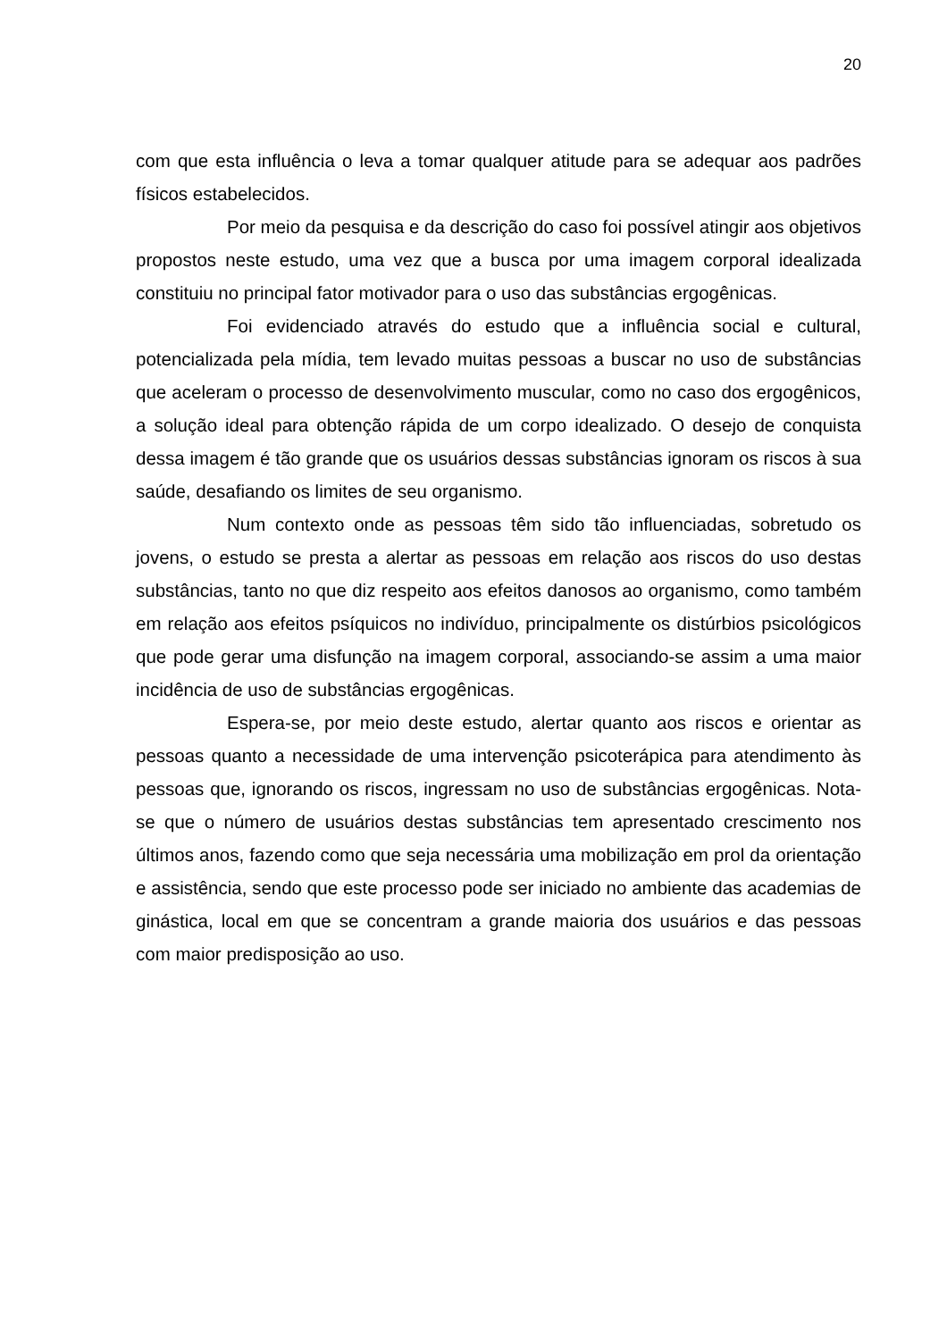20
com que esta influência o leva a tomar qualquer atitude para se adequar aos padrões físicos estabelecidos.
Por meio da pesquisa e da descrição do caso foi possível atingir aos objetivos propostos neste estudo, uma vez que a busca por uma imagem corporal idealizada constituiu no principal fator motivador para o uso das substâncias ergogênicas.
Foi evidenciado através do estudo que a influência social e cultural, potencializada pela mídia, tem levado muitas pessoas a buscar no uso de substâncias que aceleram o processo de desenvolvimento muscular, como no caso dos ergogênicos, a solução ideal para obtenção rápida de um corpo idealizado. O desejo de conquista dessa imagem é tão grande que os usuários dessas substâncias ignoram os riscos à sua saúde, desafiando os limites de seu organismo.
Num contexto onde as pessoas têm sido tão influenciadas, sobretudo os jovens, o estudo se presta a alertar as pessoas em relação aos riscos do uso destas substâncias, tanto no que diz respeito aos efeitos danosos ao organismo, como também em relação aos efeitos psíquicos no indivíduo, principalmente os distúrbios psicológicos que pode gerar uma disfunção na imagem corporal, associando-se assim a uma maior incidência de uso de substâncias ergogênicas.
Espera-se, por meio deste estudo, alertar quanto aos riscos e orientar as pessoas quanto a necessidade de uma intervenção psicoterápica para atendimento às pessoas que, ignorando os riscos, ingressam no uso de substâncias ergogênicas. Nota-se que o número de usuários destas substâncias tem apresentado crescimento nos últimos anos, fazendo como que seja necessária uma mobilização em prol da orientação e assistência, sendo que este processo pode ser iniciado no ambiente das academias de ginástica, local em que se concentram a grande maioria dos usuários e das pessoas com maior predisposição ao uso.